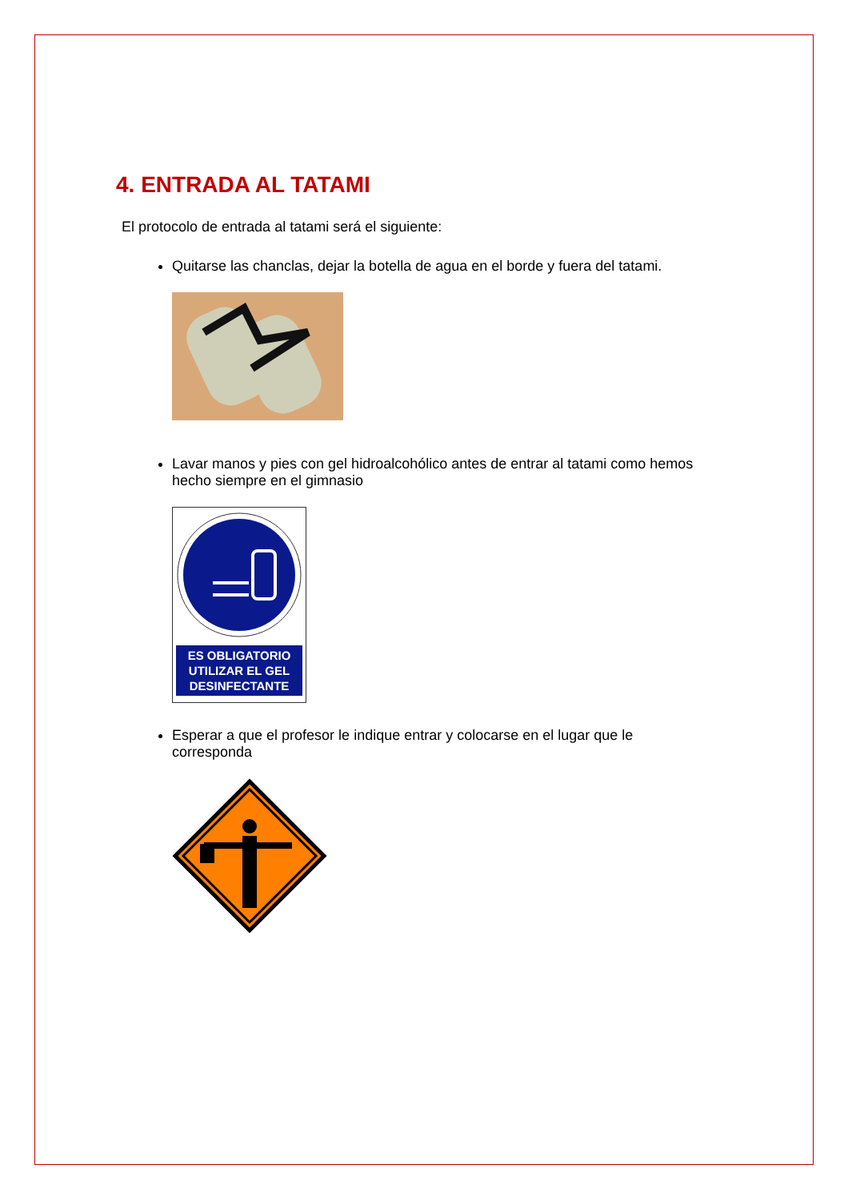4. ENTRADA AL TATAMI
El protocolo de entrada al tatami será el siguiente:
Quitarse las chanclas, dejar la botella de agua en el borde y fuera del tatami.
Lavar manos y pies con gel hidroalcohólico antes de entrar al tatami como hemos hecho siempre en el gimnasio
ES OBLIGATORIO
UTILIZAR EL GEL
DESINFECTANTE
Esperar a que el profesor le indique entrar y colocarse en el lugar que le corresponda